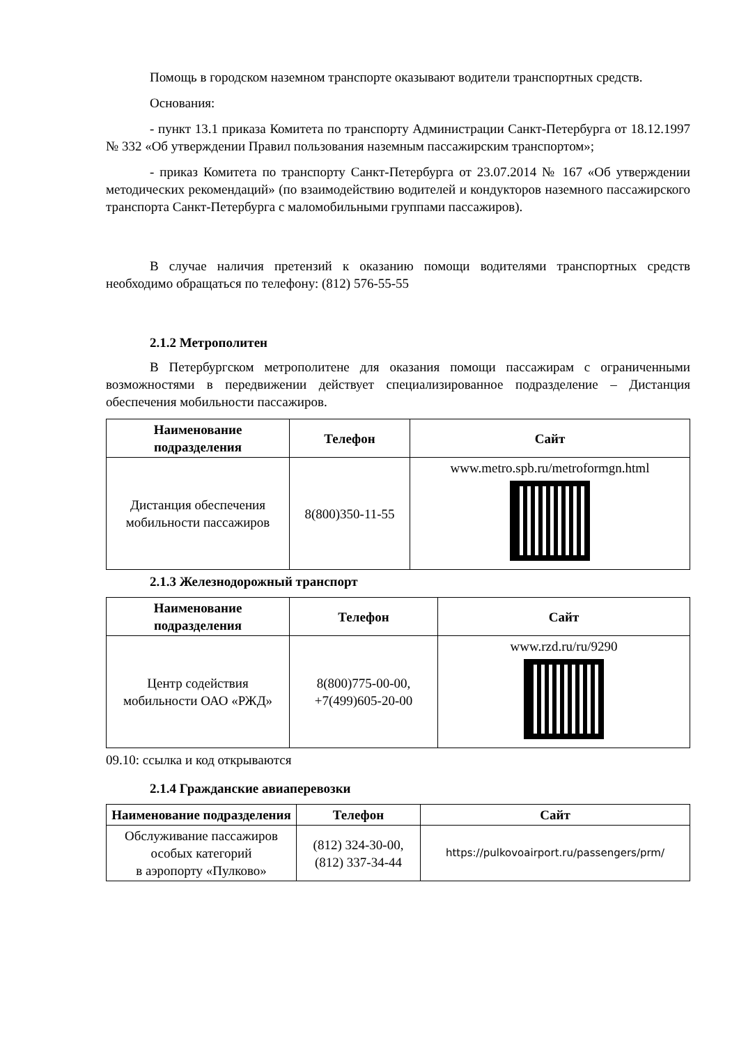Помощь в городском наземном транспорте оказывают водители транспортных средств.
Основания:
- пункт 13.1 приказа Комитета по транспорту Администрации Санкт-Петербурга от 18.12.1997 № 332 «Об утверждении Правил пользования наземным пассажирским транспортом»;
- приказ Комитета по транспорту Санкт-Петербурга от 23.07.2014 № 167 «Об утверждении методических рекомендаций» (по взаимодействию водителей и кондукторов наземного пассажирского транспорта Санкт-Петербурга с маломобильными группами пассажиров).
В случае наличия претензий к оказанию помощи водителями транспортных средств необходимо обращаться по телефону: (812) 576-55-55
2.1.2 Метрополитен
В Петербургском метрополитене для оказания помощи пассажирам с ограниченными возможностями в передвижении действует специализированное подразделение – Дистанция обеспечения мобильности пассажиров.
| Наименование подразделения | Телефон | Сайт |
| --- | --- | --- |
| Дистанция обеспечения мобильности пассажиров | 8(800)350-11-55 | www.metro.spb.ru/metroformgn.html |
2.1.3 Железнодорожный транспорт
| Наименование подразделения | Телефон | Сайт |
| --- | --- | --- |
| Центр содействия мобильности ОАО «РЖД» | 8(800)775-00-00, +7(499)605-20-00 | www.rzd.ru/ru/9290 |
09.10: ссылка и код открываются
2.1.4 Гражданские авиаперевозки
| Наименование подразделения | Телефон | Сайт |
| --- | --- | --- |
| Обслуживание пассажиров особых категорий в аэропорту «Пулково» | (812) 324-30-00, (812) 337-34-44 | https://pulkovoairport.ru/passengers/prm/ |